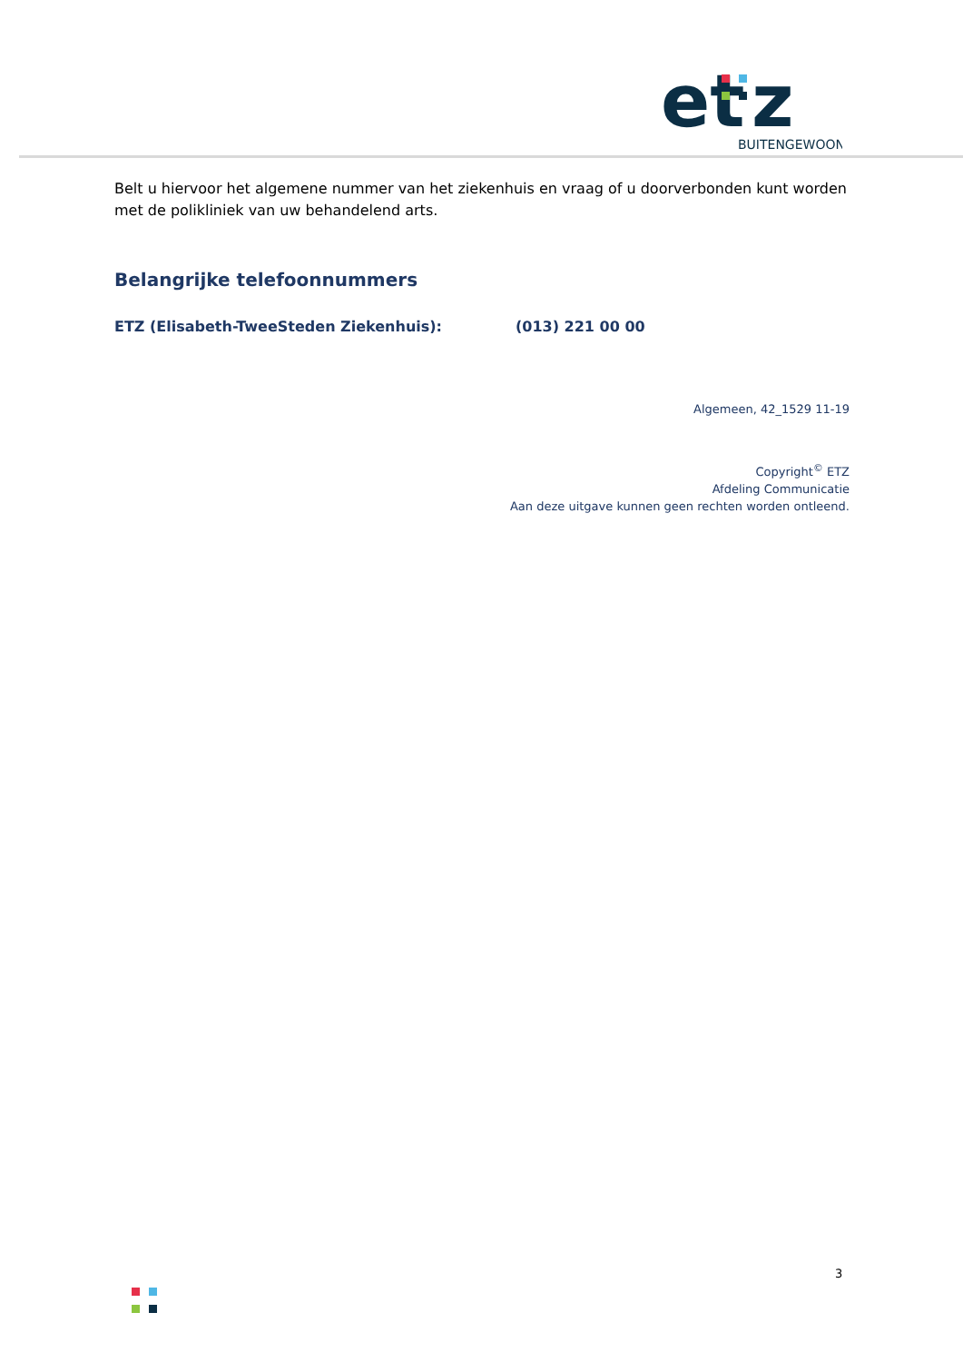et
z
BUITENGEWOON
Belt u hiervoor het algemene nummer van het ziekenhuis en vraag of u doorverbonden kunt worden met de polikliniek van uw behandelend arts.
Belangrijke telefoonnummers
ETZ (Elisabeth-TweeSteden Ziekenhuis): (013) 221 00 00
Algemeen, 42_1529 11-19
Copyright<sup>©</sup> ETZ
Afdeling Communicatie
Aan deze uitgave kunnen geen rechten worden ontleend.
3